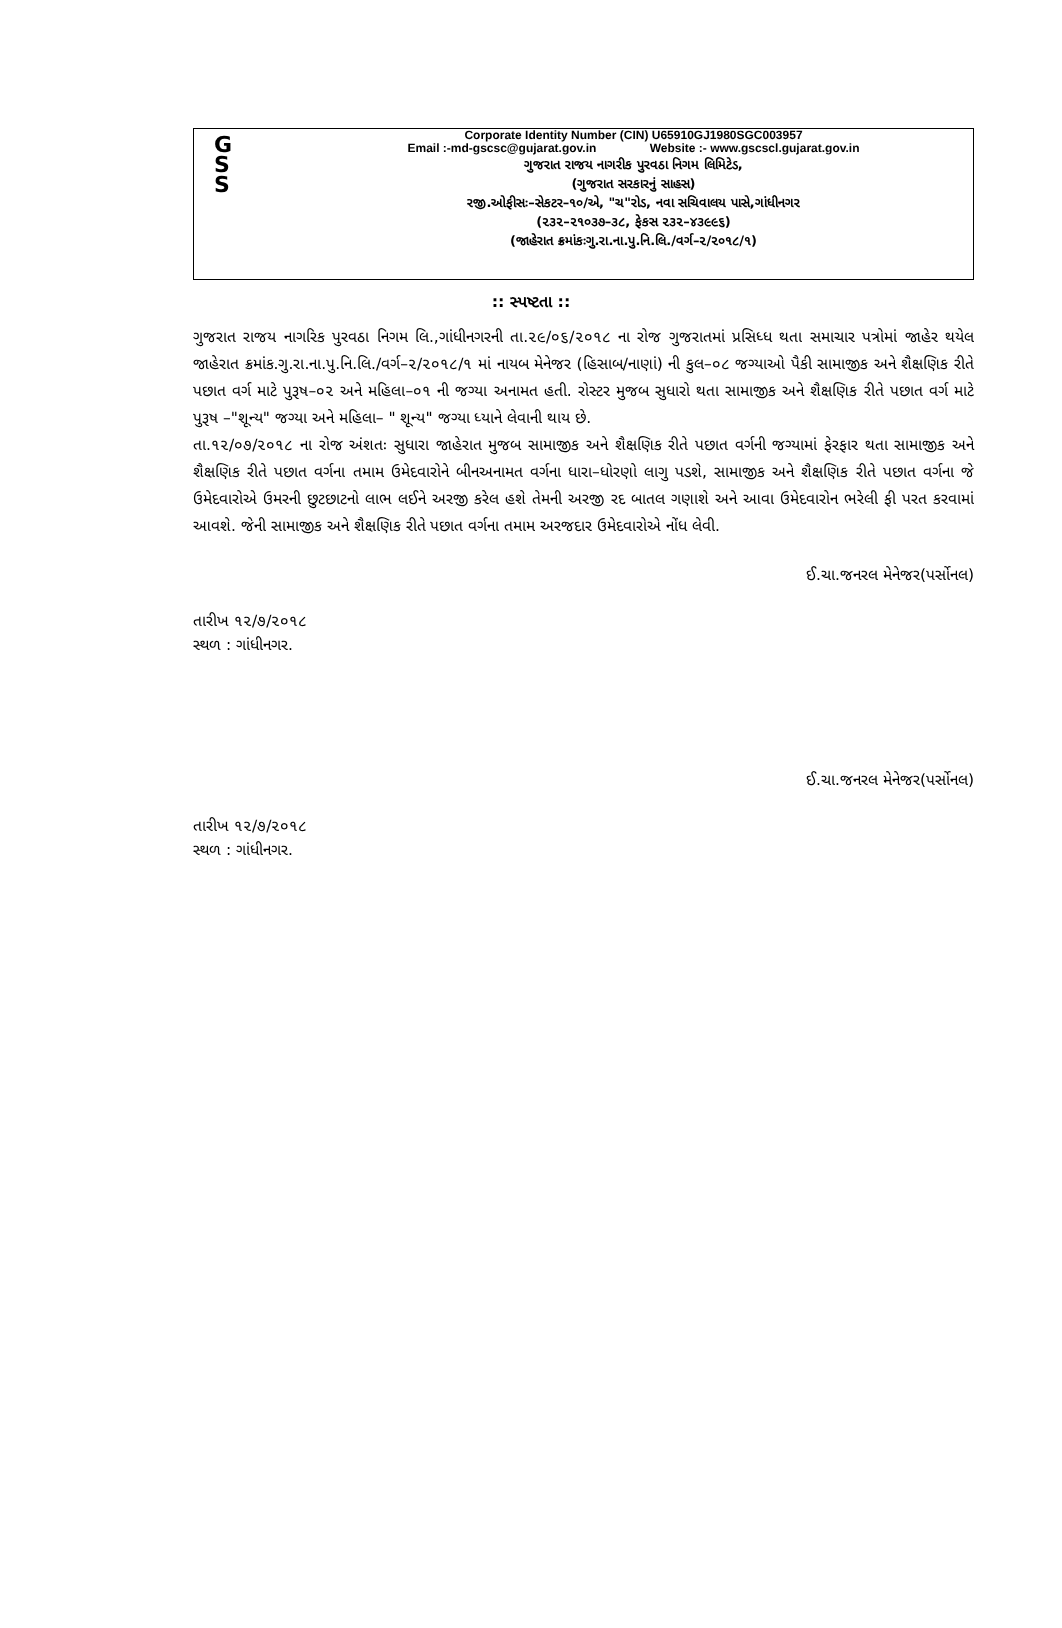G
S
S
Corporate Identity Number (CIN) U65910GJ1980SGC003957
Email :-md-gscsc@gujarat.gov.in Website :- www.gscscl.gujarat.gov.in
ગુજરાત રાજય નાગરીક પુરવઠા નિગમ લિમિટેડ,
(ગુજરાત સરકારનું સાહસ)
રજી.ઓફીસઃ–સેકટર–૧૦/એ, "ચ"રોડ, નવા સચિવાલય પાસે,ગાંધીનગર
(૨૩૨–૨૧૦૩૭–૩૮, ફેકસ ૨૩૨–૪૩૯૯૬)
(જાહેરાત ક્રમાંકઃગુ.રા.ના.પુ.નિ.લિ./વર્ગ–૨/૨૦૧૮/૧)
:: સ્પષ્ટતા ::
ગુજરાત રાજય નાગરિક પુરવઠા નિગમ લિ.,ગાંધીનગરની તા.૨૯/૦૬/૨૦૧૮ ના રોજ ગુજરાતમાં પ્રસિધ્ધ થતા સમાચાર પત્રોમાં જાહેર થયેલ જાહેરાત ક્રમાંક.ગુ.રા.ના.પુ.નિ.લિ./વર્ગ–૨/૨૦૧૮/૧ માં નાયબ મેનેજર (હિસાબ/નાણાં) ની કુલ–૦૮ જગ્યાઓ પૈકી સામાજીક અને શૈક્ષણિક રીતે પછાત વર્ગ માટે પુરૂષ–૦૨ અને મહિલા–૦૧ ની જગ્યા અનામત હતી. રોસ્ટર મુજબ સુધારો થતા સામાજીક અને શૈક્ષણિક રીતે પછાત વર્ગ માટે પુરૂષ –"શૂન્ય" જગ્યા અને મહિલા– " શૂન્ય" જગ્યા ધ્યાને લેવાની થાય છે.
તા.૧૨/૦૭/૨૦૧૮ ના રોજ અંશતઃ સુધારા જાહેરાત મુજબ સામાજીક અને શૈક્ષણિક રીતે પછાત વર્ગની જગ્યામાં ફેરફાર થતા સામાજીક અને શૈક્ષણિક રીતે પછાત વર્ગના તમામ ઉમેદવારોને બીનઅનામત વર્ગના ધારા–ધોરણો લાગુ પડશે, સામાજીક અને શૈક્ષણિક રીતે પછાત વર્ગના જે ઉમેદવારોએ ઉમરની છુટછાટનો લાભ લઈને અરજી કરેલ હશે તેમની અરજી રદ બાતલ ગણાશે અને આવા ઉમેદવારોન ભરેલી ફી પરત કરવામાં આવશે. જેની સામાજીક અને શૈક્ષણિક રીતે પછાત વર્ગના તમામ અરજદાર ઉમેદવારોએ નોંધ લેવી.
ઈ.ચા.જનરલ મેનેજર(પર્સોનલ)
તારીખ ૧૨/૭/૨૦૧૮
સ્થળ : ગાંધીનગર.
ઈ.ચા.જનરલ મેનેજર(પર્સોનલ)
તારીખ ૧૨/૭/૨૦૧૮
સ્થળ : ગાંધીનગર.